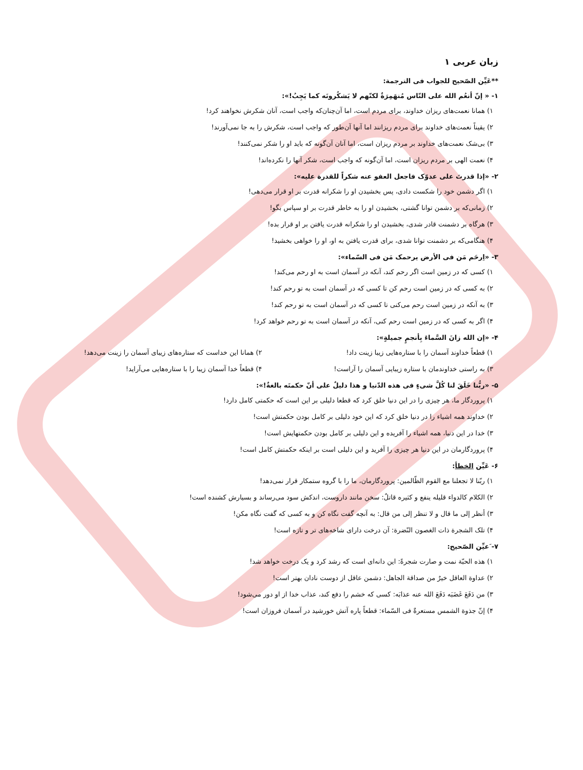زبان عربی ۱
**عَیِّن الصّحیح للجواب فی الترجمة:
۱- « إنّ أنعُم الله علی النّاس مُنهَمِرَةٌ لکنّهم لا یَشکُرونَه کما یَجِبُ!»:
۱) همانا نعمت‌های ریزان خداوند، برای مردم است، اما آن‌چنان‌که واجب است، آنان شکرش نخواهند کرد!
۲) یقیناً نعمت‌های خداوند برای مردم ریزانند اما آنها آن‌طور که واجب است، شکرش را به جا نمی‌آورند!
۳) بی‌شک نعمت‌های خداوند بر مردم ریزان است، اما آنان آن‌گونه که باید او را شکر نمی‌کنند!
۴) نعمت الهی بر مردم ریزان است، اما آن‌گونه که واجب است، شکر آنها را نکرده‌اند!
۲- «إذا قدرتَ علی عدوّک فاجعل العفو عنه شکراً للقدرة علیه»:
۱) اگر دشمن خود را شکست دادی، پس بخشیدن او را شکرانه قدرت بر او قرار می‌دهی!
۲) زمانی‌که بر دشمن توانا گشتی، بخشیدن او را به خاطر قدرت بر او سپاس بگو!
۳) هرگاه بر دشمنت قادر شدی، بخشیدن او را شکرانه قدرت یافتن بر او قرار بده!
۴) هنگامی‌که بر دشمنت توانا شدی، برای قدرت یافتن به او، او را خواهی بخشید!
۳- «اِرحَم مَن فی الأرض یرحمک مَن فی السّماء»:
۱) کسی که در زمین است اگر رحم کند، آنکه در آسمان است به او رحم می‌کند!
۲) به کسی که در زمین است رحم کن تا کسی که در آسمان است به تو رحم کند!
۳) به آنکه در زمین است رحم می‌کنی تا کسی که در آسمان است به تو رحم کند!
۴) اگر به کسی که در زمین است رحم کنی، آنکه در آسمان است به تو رحم خواهد کرد!
۴- «إن الله زانَ السَّماءَ بِأنجمٍ جمیلةٍ»:
۱) قطعاً خداوند آسمان را با ستاره‌هایی زیبا زینت داد!
۲) همانا این خداست که ستاره‌های زیبای آسمان را زینت می‌دهد!
۳) به راستی خداوندمان با ستاره زیبایی آسمان را آراست!
۴) قطعاً خدا آسمان زیبا را با ستاره‌هایی می‌آراید!
۵- «ربُّنا خَلَقَ لنا کُلَّ شیءٍ فی هذه الدّنیا و هذا دلیلٌ علی أنّ حکمتَه بالغةٌ!»:
۱) پروردگار ما، هر چیزی را در این دنیا خلق کرد که قطعا دلیلی بر این است که حکمتی کامل دارد!
۲) خداوند همه اشیاء را در دنیا خلق کرد که این خود دلیلی بر کامل بودن حکمتش است!
۳) خدا در این دنیا، همه اشیاء را آفریده و این دلیلی بر کامل بودن حکمتهایش است!
۴) پروردگارمان در این دنیا هر چیزی را آفرید و این دلیلی است بر اینکه حکمتش کامل است!
۶- عَیِّن الخطأ:
۱) ربّنا لا تجعلنا مع القوم الظّالمین: پروردگارمان، ما را با گروه ستمکار قرار نمی‌دهد!
۲) الکلام کالدواء قلیله ینفع و کثیره قاتلٌ: سخن مانند داروست، اندکش سود می‌رساند و بسیارش کشنده است!
۳) أنظر إلی ما قال و لا تنظر إلی من قال: به آنچه گفت نگاه کن و به کسی که گفت نگاه مکن!
۴) تلک الشجرة ذات الغصون النّضرة: آن درخت دارای شاخه‌های تر و تازه است!
۷- َعیِّن الصّحیح:
۱) هذه الحبّة نمت و صارت شجرةً: این دانه‌ای است که رشد کرد و یک درخت خواهد شد!
۲) عداوة العاقل خیرٌ من صداقة الجاهل: دشمن عاقل از دوست نادان بهتر است!
۳) من دَفَعَ غَضَبَه دَفَعَ الله عنه عذابَه: کسی که خشم را دفع کند، عذاب خدا از او دور می‌شود!
۴) إنّ جذوة الشمس مستعرةٌ فی السّماء: قطعاً پاره آتش خورشید در آسمان فروزان است!